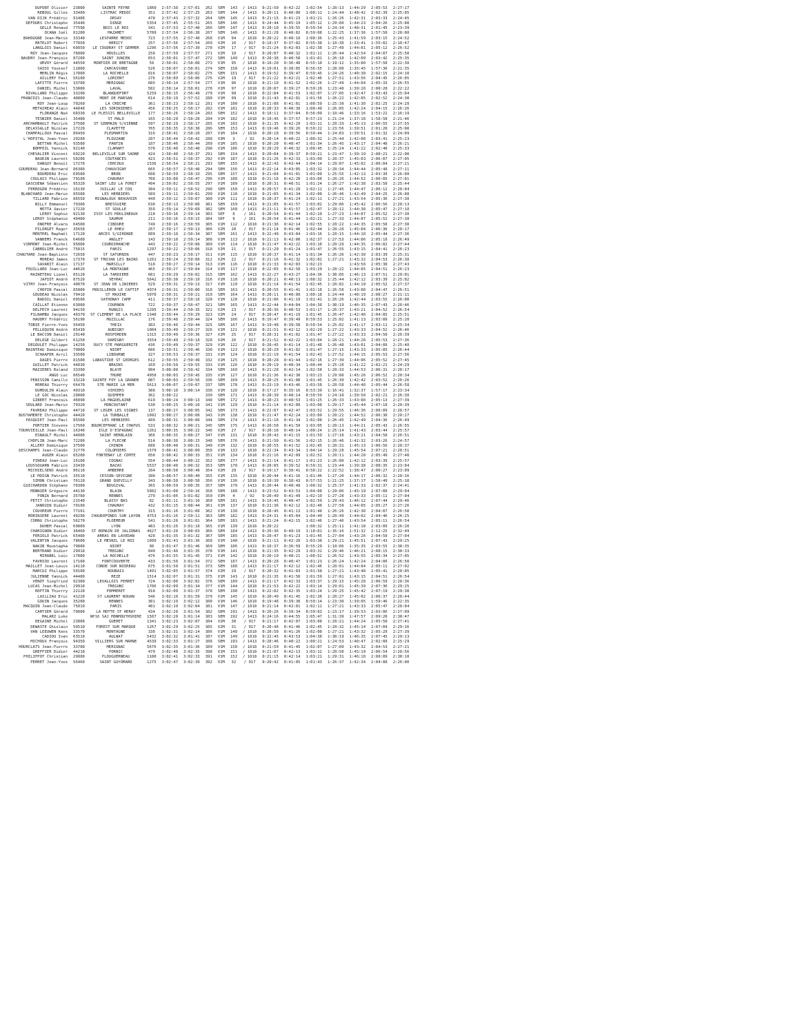| DUPONT Olivier | 23000 | SAINTE FEYRE | 1860 | 2:57:38 | 2:57:01 | 262 | SEM | 143 | / 1413 | 0:21:50 | 0:42:22 | 1:02:54 | 1:28:13 | 1:44:29 | 2:05:53 | 2:27:17 |
| REBOUL Gilles | 33480 | LISTRAC MEDOC | 351 | 2:57:42 | 2:57:25 | 263 | SEM | 144 | / 1413 | 0:20:11 | 0:40:08 | 1:00:11 | 1:24:44 | 1:40:42 | 2:02:39 | 2:25:05 |
| VAN DIJK Frédéric | 91400 | ORSAY | 470 | 2:57:43 | 2:57:32 | 264 | SEM | 145 | / 1413 | 0:21:15 | 0:41:23 | 1:01:21 | 1:26:26 | 1:42:31 | 2:03:33 | 2:24:45 |
| DEFOURS Christophe | 35440 | DINGE | 5354 | 2:57:45 | 2:55:51 | 265 | SEM | 146 | / 1413 | 0:24:44 | 0:45:19 | 1:05:12 | 1:29:08 | 1:44:23 | 2:04:26 | 2:25:00 |
| GELLE Renaud | 77590 | BOIS LE ROI | 341 | 2:57:53 | 2:57:40 | 266 | SEM | 147 | / 1413 | 0:20:10 | 0:39:55 | 0:59:54 | 1:24:34 | 1:40:31 | 2:01:45 | 2:23:39 |
| OCANA Joël | 81200 | MAZAMET | 5709 | 2:57:54 | 2:56:38 | 267 | SEM | 148 | / 1413 | 0:21:28 | 0:40:02 | 0:59:08 | 1:22:25 | 1:37:36 | 1:57:50 | 2:20:08 |
| BAHOUGNE Jean-Marie | 33340 | LESPARRE MEDOC | 723 | 2:57:55 | 2:57:48 | 268 | V1M | 94 | / 1810 | 0:20:22 | 0:40:18 | 1:00:36 | 1:25:43 | 1:41:59 | 2:03:15 | 2:24:52 |
| MATELOT Robert | 77850 | HERICY | 257 | 2:57:56 | 2:57:54 | 269 | V2M | 16 | / 917 | 0:18:37 | 0:37:02 | 0:55:30 | 1:18:38 | 1:33:41 | 1:55:02 | 2:18:47 |
| LANGLOIS Daniel | 60850 | LE COUDRAY ST GERMER | 1296 | 2:57:56 | 2:57:39 | 270 | V2M | 17 | / 917 | 0:21:24 | 0:42:03 | 1:02:38 | 1:27:48 | 1:44:01 | 2:05:12 | 2:26:52 |
| ROY Jean-Jacques | 78800 | HOUILLES | 258 | 2:57:59 | 2:57:57 | 271 | V2M | 18 | / 917 | 0:20:07 | 0:40:32 | 1:01:11 | 1:26:44 | 1:42:54 | 2:04:07 | 2:25:50 |
| BAUDRY Jean-François | 87200 | SAINT JUNIEN | 653 | 2:58:01 | 2:57:47 | 272 | SEM | 149 | / 1413 | 0:20:38 | 0:40:50 | 1:01:01 | 1:26:10 | 1:42:09 | 2:03:42 | 2:25:35 |
| URVOY Gérard | 44550 | MONTOIR DE BRETAGNE | 59 | 2:58:01 | 2:58:00 | 273 | V1M | 95 | / 1810 | 0:18:20 | 0:36:48 | 0:55:10 | 1:19:12 | 1:35:08 | 1:57:50 | 2:22:38 |
| SAIDI Youssef | 11000 | CARCASSONE | 526 | 2:58:07 | 2:58:01 | 274 | SEM | 150 | / 1413 | 0:19:01 | 0:38:05 | 0:56:55 | 1:20:08 | 1:35:45 | 1:57:36 | 2:21:35 |
| MERLIN Régis | 17000 | LA ROCHELLE | 816 | 2:58:07 | 2:58:02 | 275 | SEM | 151 | / 1413 | 0:19:52 | 0:39:47 | 0:59:45 | 1:24:26 | 1:40:30 | 2:02:15 | 2:24:10 |
| AILLERY Paul | 56100 | LORIENT | 276 | 2:58:09 | 2:58:06 | 276 | V2M | 19 | / 917 | 0:21:22 | 0:42:21 | 1:02:46 | 1:27:51 | 1:43:56 | 2:04:45 | 2:26:05 |
| LAFITTE Pierre | 33700 | MERIGNAC | 605 | 2:58:14 | 2:57:54 | 277 | V1M | 96 | / 1810 | 0:21:18 | 0:41:52 | 1:02:26 | 1:27:49 | 1:44:04 | 2:05:33 | 2:26:55 |
| DANIEL Michel | 53000 | LAVAL | 502 | 2:58:14 | 2:58:01 | 278 | V1M | 97 | / 1810 | 0:20:07 | 0:39:27 | 0:59:20 | 1:23:48 | 1:39:28 | 2:00:20 | 2:22:22 |
| RIVALLAND Philippe | 33290 | BLANQUEFORT | 5259 | 2:58:15 | 2:56:49 | 279 | V1M | 98 | / 1810 | 0:22:04 | 0:41:53 | 1:02:07 | 1:27:05 | 1:42:47 | 2:03:43 | 2:25:04 |
| FRANCOIS Jean-Claude | 40000 | MONT DE MARSAN | 614 | 2:58:19 | 2:57:52 | 280 | V1M | 99 | / 1810 | 0:21:43 | 0:42:01 | 1:01:56 | 1:26:22 | 1:42:05 | 2:02:52 | 2:24:30 |
| ROY Jean-Loup | 79260 | LA CRECHE | 361 | 2:58:23 | 2:58:12 | 281 | V1M | 100 | / 1810 | 0:21:08 | 0:41:01 | 1:00:59 | 1:25:39 | 1:41:38 | 2:02:25 | 2:24:28 |
| METAIREAU Alain | 44840 | LES SORINIERES | 456 | 2:58:25 | 2:58:17 | 282 | V1M | 101 | / 1810 | 0:20:33 | 0:40:38 | 1:00:49 | 1:26:05 | 1:42:24 | 2:04:15 | 2:26:26 |
| FLORANGE Noé | 60330 | LE PLESSIS BELLEVILLE | 177 | 2:58:26 | 2:58:24 | 283 | SEM | 152 | / 1413 | 0:18:11 | 0:37:04 | 0:56:09 | 1:18:46 | 1:33:16 | 1:53:22 | 2:16:19 |
| TESNIER Daniel | 35400 | ST MALO | 165 | 2:58:29 | 2:58:28 | 284 | V1M | 102 | / 1810 | 0:18:45 | 0:37:57 | 0:57:23 | 1:21:24 | 1:37:18 | 1:58:50 | 2:21:46 |
| ARCHAMBAULT Patrick | 37500 | ST GERMAIN S/VIENNE | 597 | 2:58:29 | 2:58:17 | 285 | V1M | 103 | / 1810 | 0:21:35 | 0:42:29 | 1:03:11 | 1:28:33 | 1:45:13 | 2:06:55 | 2:27:55 |
| DELASSALLE Nicolas | 17220 | CLAVETTE | 765 | 2:58:35 | 2:58:30 | 286 | SEM | 153 | / 1413 | 0:19:46 | 0:39:26 | 0:59:22 | 1:23:56 | 1:39:51 | 2:01:20 | 2:25:00 |
| CHAMPALLOUX Pascal | 86450 | PLEUMARTIN | 316 | 2:58:41 | 2:58:28 | 287 | V1M | 104 | / 1810 | 0:20:18 | 0:39:56 | 0:59:44 | 1:24:03 | 1:39:51 | 2:01:32 | 2:24:09 |
| L'HOPITAL Jean-Yvon | 29280 | PLOUZANE | 287 | 2:58:44 | 2:58:42 | 288 | V3M | 3 | / 92 | 0:20:14 | 0:40:22 | 1:00:32 | 1:25:44 | 1:42:08 | 2:03:41 | 2:25:23 |
| BETTAN Michel | 93500 | PANTIN | 187 | 2:58:46 | 2:58:44 | 289 | V1M | 105 | / 1810 | 0:20:20 | 0:40:47 | 1:01:34 | 1:26:45 | 1:43:17 | 2:04:40 | 2:26:21 |
| BOMPOIL Yannick | 92140 | CLAMART | 570 | 2:58:48 | 2:58:40 | 290 | V1M | 106 | / 1810 | 0:20:29 | 0:40:32 | 1:00:45 | 1:25:24 | 1:41:22 | 2:02:40 | 2:25:33 |
| CHEVALIER Vincent | 69220 | BELLEVILLE SUR SAONE | 424 | 2:58:48 | 2:58:37 | 291 | SEM | 154 | / 1413 | 0:20:04 | 0:39:37 | 0:59:21 | 1:23:47 | 1:39:19 | 2:00:21 | 2:22:00 |
| NAUDIN Laurent | 50200 | COUTANCES | 423 | 2:58:51 | 2:58:37 | 292 | V1M | 107 | / 1810 | 0:21:26 | 0:42:33 | 1:03:09 | 1:28:37 | 1:45:03 | 2:06:07 | 2:27:05 |
| DANGUY Benoît | 17270 | CERCOUX | 1536 | 2:58:54 | 2:58:21 | 293 | SEM | 155 | / 1413 | 0:22:43 | 0:43:44 | 1:04:14 | 1:29:07 | 1:45:02 | 2:06:04 | 2:27:21 |
| GOURDEAU Jean-Bernard | 86300 | CHAUVIGNY | 665 | 2:58:57 | 2:58:40 | 294 | SEM | 156 | / 1413 | 0:22:14 | 0:43:05 | 1:03:32 | 1:28:34 | 1:44:44 | 2:05:48 | 2:27:11 |
| BOURDEAU Eric | 69500 | BRON | 680 | 2:58:59 | 2:58:33 | 295 | SEM | 157 | / 1413 | 0:21:04 | 0:41:01 | 1:01:09 | 1:25:55 | 1:42:13 | 2:03:39 | 2:26:08 |
| COULAIS Philippe | 79180 | CHAURAY | 708 | 2:59:00 | 2:58:47 | 296 | V1M | 108 | / 1810 | 0:21:18 | 0:42:20 | 1:03:08 | 1:28:26 | 1:44:52 | 2:06:05 | 2:27:01 |
| GASCUENA Sébastien | 95320 | SAINT LEU LA FORET | 494 | 2:59:02 | 2:58:55 | 297 | V1M | 109 | / 1810 | 0:20:31 | 0:40:51 | 1:01:24 | 1:26:27 | 1:42:38 | 2:03:50 | 2:25:44 |
| PERROGON Frédéric | 16130 | JUILLAC LE COQ | 384 | 2:59:11 | 2:58:52 | 298 | SEM | 158 | / 1413 | 0:20:57 | 0:41:28 | 1:02:11 | 1:27:45 | 1:44:47 | 2:06:12 | 2:28:04 |
| BLANCHARD Jean-Marie | 85500 | LES HERBIERS | 509 | 2:59:11 | 2:59:01 | 299 | V1M | 110 | / 1810 | 0:21:05 | 0:41:34 | 1:02:00 | 1:26:46 | 1:42:49 | 2:04:25 | 2:26:08 |
| TILLARD Fabrice | 86550 | MIGNALOUX BEAUVOIR | 449 | 2:59:12 | 2:59:07 | 300 | V1M | 111 | / 1810 | 0:20:37 | 0:41:24 | 1:02:11 | 1:27:21 | 1:43:54 | 2:05:36 | 2:27:38 |
| BILLY Emmanuel | 79300 | BRESSUIRE | 638 | 2:59:13 | 2:59:00 | 301 | SEM | 159 | / 1413 | 0:21:05 | 0:41:57 | 1:03:02 | 1:29:06 | 1:45:42 | 2:06:56 | 2:28:13 |
| MOTTA Xavier | 17220 | ST SOULLE | 359 | 2:59:14 | 2:59:09 | 302 | SEM | 160 | / 1413 | 0:21:11 | 0:41:57 | 1:02:47 | 1:28:12 | 1:44:30 | 2:05:47 | 2:27:18 |
| LEROY Sophie | 92130 | ISSY LES MOULINEAUX | 210 | 2:59:16 | 2:59:14 | 303 | SEF | 8 | / 161 | 0:20:54 | 0:41:44 | 1:02:19 | 1:27:23 | 1:44:07 | 2:05:52 | 2:27:38 |
| LEROY Stéphanie | 49400 | SAUMUR | 211 | 2:59:16 | 2:59:15 | 304 | SEF | 9 | / 161 | 0:20:54 | 0:41:44 | 1:02:21 | 1:27:33 | 1:44:07 | 2:05:52 | 2:27:38 |
| ONOFRE Alvaro | 64500 | CIBOURE | 749 | 2:59:16 | 2:58:59 | 305 | V1M | 112 | / 1810 | 0:21:36 | 0:42:14 | 1:02:55 | 1:28:22 | 1:44:35 | 2:05:50 | 2:27:30 |
| PILORGET Roger | 35650 | LE RHEU | 267 | 2:59:17 | 2:59:13 | 306 | V2M | 20 | / 917 | 0:21:14 | 0:41:46 | 1:02:44 | 1:28:28 | 1:45:04 | 2:06:36 | 2:28:17 |
| MENTREL Raphaël | 17120 | ARCES S/GIRONDE | 889 | 2:59:18 | 2:58:34 | 307 | SEM | 161 | / 1413 | 0:22:49 | 0:43:04 | 1:03:16 | 1:28:15 | 1:44:18 | 2:05:44 | 2:27:36 |
| VANHEMS Franck | 64600 | ANGLET | 143 | 2:59:18 | 2:59:14 | 308 | V1M | 113 | / 1810 | 0:21:13 | 0:42:00 | 1:02:37 | 1:27:53 | 1:44:06 | 2:05:18 | 2:26:49 |
| VIRMONT Jean-Michel | 95800 | COURDIMANCHE | 443 | 2:59:22 | 2:59:08 | 309 | V1M | 114 | / 1810 | 0:21:47 | 0:42:22 | 1:03:10 | 1:28:28 | 1:44:35 | 2:06:02 | 2:27:44 |
| CABROLIER André | 75015 | PARIS | 1297 | 2:59:22 | 2:59:06 | 310 | V2M | 21 | / 917 | 0:21:20 | 0:41:24 | 1:01:47 | 1:26:55 | 1:43:15 | 2:04:41 | 2:26:23 |
| CHAUTARD Jean-Baptiste | 72650 | ST SATURNIN | 447 | 2:59:23 | 2:59:17 | 311 | V1M | 115 | / 1810 | 0:20:37 | 0:41:14 | 1:01:34 | 1:26:26 | 1:42:30 | 2:03:39 | 2:25:31 |
| MOREAU James | 17370 | ST TROJAN LES BAINS | 1281 | 2:59:24 | 2:59:08 | 312 | V2M | 22 | / 917 | 0:21:16 | 0:41:32 | 1:02:02 | 1:27:21 | 1:43:32 | 2:04:53 | 2:26:38 |
| SAVARIT Alain | 17137 | MARSILLY | 510 | 2:59:27 | 2:59:14 | 313 | V1M | 116 | / 1810 | 0:21:33 | 0:42:03 | 1:02:23 | | 1:43:58 | 2:05:30 | 2:27:43 |
| FOUILLARD Jean-Luc | 44620 | LA MONTAGNE | 465 | 2:59:27 | 2:59:04 | 314 | V1M | 117 | / 1810 | 0:22:05 | 0:42:58 | 1:03:29 | 1:28:22 | 1:44:05 | 2:04:51 | 2:26:23 |
| RAINETEAU Lionel | 85120 | LA TARDIERE | 601 | 2:59:29 | 2:59:02 | 315 | SEM | 162 | / 1413 | 0:22:27 | 0:43:27 | 1:04:36 | 1:30:05 | 1:46:13 | 2:07:51 | 2:29:01 |
| JAPIOT André | 87520 | VEYRAC | 5642 | 2:59:30 | 2:59:18 | 316 | V1M | 118 | / 1810 | 0:20:21 | 0:40:13 | 1:00:32 | 1:25:44 | 1:42:12 | 2:03:39 | 2:25:02 |
| VITRY Jean-François | 49070 | ST JEAN DE LINIERES | 529 | 2:59:31 | 2:59:13 | 317 | V1M | 119 | / 1810 | 0:21:14 | 0:41:54 | 1:02:45 | 1:28:02 | 1:44:19 | 2:05:52 | 2:27:37 |
| CHOPIN Pascal | 85000 | MOUILLERON LE CAPTIF | 4974 | 2:59:31 | 2:59:00 | 318 | SEM | 163 | / 1413 | 0:20:55 | 0:41:41 | 1:02:18 | 1:26:58 | 1:43:08 | 2:04:47 | 2:26:51 |
| GOUDEAU Nicolas | 79410 | ST MAXIRE | 5070 | 2:59:31 | 2:59:21 | 319 | SEM | 164 | / 1413 | 0:20:11 | 0:40:08 | 1:00:18 | 1:24:44 | 1:40:19 | 2:00:27 | 2:21:11 |
| BADOIL Daniel | 69580 | SATHONAY CAMP | 411 | 2:59:37 | 2:59:18 | 320 | V1M | 120 | / 1810 | 0:21:06 | 0:41:19 | 1:01:41 | 1:26:26 | 1:42:44 | 2:03:55 | 2:26:00 |
| CAILLAT Etienne | 63800 | COURNON | 722 | 2:59:37 | 2:58:47 | 321 | SEM | 165 | / 1413 | 0:22:44 | 0:44:04 | 1:04:38 | 1:30:19 | 1:46:35 | 2:07:43 | 2:28:46 |
| DELPECH Laurent | 94150 | RUNGIS | 1295 | 2:59:44 | 2:59:35 | 322 | V2M | 23 | / 917 | 0:20:36 | 0:40:53 | 1:01:17 | 1:26:37 | 1:43:21 | 2:04:52 | 2:26:54 |
| FILNAMBU Jacques | 49370 | ST CLEMENT DE LA PLACE | 1340 | 2:59:44 | 2:59:29 | 323 | V2M | 24 | / 917 | 0:20:47 | 0:41:19 | 1:01:45 | 1:26:47 | 1:42:48 | 2:04:05 | 2:25:51 |
| HAUDRY Frédéric | 56190 | MUZILLAC | 176 | 2:59:48 | 2:59:44 | 324 | SEM | 166 | / 1413 | 0:19:47 | 0:39:49 | 0:59:53 | 1:25:02 | 1:41:13 | 2:03:08 | 2:25:28 |
| TOBIE Pierre-Yves | 56450 | THEIX | 383 | 2:59:48 | 2:59:44 | 325 | SEM | 167 | / 1413 | 0:19:48 | 0:39:50 | 0:59:54 | 1:25:02 | 1:41:17 | 2:03:11 | 2:25:34 |
| PELLOQUIN André | 85430 | AUBIGNY | 1084 | 2:59:49 | 2:59:27 | 326 | V1M | 121 | / 1810 | 0:21:51 | 0:42:12 | 1:02:29 | 1:27:22 | 1:43:33 | 2:04:52 | 2:26:46 |
| LE BACCON Daniel | 29140 | ROSPORDEN | 1315 | 2:59:49 | 2:59:36 | 327 | V2M | 25 | / 917 | 0:20:31 | 0:41:02 | 1:01:47 | 1:27:22 | 1:43:33 | 2:04:50 | 2:26:39 |
| DELOGE Gilbert | 61250 | DAMIGNY | 3554 | 2:59:49 | 2:59:18 | 328 | V2M | 26 | / 917 | 0:21:52 | 0:42:22 | 1:03:04 | 1:28:21 | 1:44:28 | 2:05:53 | 2:27:36 |
| DEGOULET Philippe | 14250 | DUCY STE MARGUERITE | 436 | 2:59:49 | 2:59:37 | 329 | V1M | 122 | / 1810 | 0:20:45 | 0:41:14 | 1:01:48 | 1:26:40 | 1:43:01 | 2:04:08 | 2:25:48 |
| RAINTEAU Dominique | 79000 | NIORT | 606 | 2:59:51 | 2:59:46 | 330 | V1M | 123 | / 1810 | 0:20:29 | 0:41:02 | 1:01:47 | 1:27:15 | 1:43:33 | 2:05:05 | 2:26:44 |
| SCHAAPER Avril | 33500 | LIBOURNE | 327 | 2:59:53 | 2:59:37 | 331 | V1M | 124 | / 1810 | 0:21:19 | 0:41:54 | 1:02:43 | 1:27:52 | 1:44:15 | 2:05:53 | 2:27:56 |
| DAGES Pierre | 81500 | LABASTIDE ST GEORGES | 612 | 2:59:55 | 2:59:49 | 332 | V1M | 125 | / 1810 | 0:20:28 | 0:41:44 | 1:02:16 | 1:27:39 | 1:44:06 | 2:05:52 | 2:27:45 |
| GUILLET Patrick | 44830 | BRAINS | 169 | 2:59:58 | 2:59:55 | 333 | V1M | 126 | / 1810 | 0:20:19 | 0:40:34 | 1:00:44 | 1:25:28 | 1:41:22 | 2:02:21 | 2:24:29 |
| MAZIERES Roland | 33390 | BLAYE | 984 | 3:00:00 | 2:59:42 | 334 | SEM | 168 | / 1413 | 0:21:28 | 0:42:14 | 1:02:58 | 1:28:33 | 1:44:53 | 2:06:31 | 2:28:17 |
| ANGO Luc | 86540 | THURE | 4950 | 3:00:03 | 2:59:45 | 335 | V1M | 127 | / 1810 | 0:21:36 | 0:42:30 | 1:03:23 | 1:29:08 | 1:45:26 | 2:06:52 | 2:28:34 |
| PENISSON Camille | 33220 | SAINTE FOY LA GRANDE | 807 | 3:00:03 | 2:59:56 | 336 | SEM | 169 | / 1413 | 0:20:25 | 0:41:00 | 1:01:45 | 1:26:39 | 1:42:42 | 2:03:52 | 2:26:26 |
| MOREAU Thierry | 66470 | STE MARIE LA MER | 5613 | 3:00:07 | 2:59:07 | 337 | SEM | 170 | / 1413 | 0:23:19 | 0:43:46 | 1:03:58 | 1:28:58 | 1:44:48 | 2:05:44 | 2:26:58 |
| DUMOULIN Alain | 49310 | VIHIERS | 308 | 3:00:18 | 3:00:14 | 338 | V1M | 128 | / 1810 | 0:17:27 | 0:35:16 | 0:53:39 | 1:16:41 | 1:32:37 | 1:57:17 | 2:23:34 |
| LE GOC Nicolas | 29000 | QUIMPER | 362 | 3:00:22 | | 339 | SEM | 171 | / 1413 | 0:20:39 | 0:40:14 | 0:59:59 | 1:24:10 | 1:39:58 | 2:02:21 | 2:26:38 |
| GIBERT Francois | 46090 | LA MAGDELAINE | 619 | 3:00:24 | 3:00:13 | 340 | SEM | 172 | / 1413 | 0:20:23 | 0:40:53 | 1:01:25 | 1:26:33 | 1:43:08 | 2:05:13 | 2:27:39 |
| SOULARD Jean-Marie | 79320 | MONCOUTANT | 530 | 3:00:25 | 3:00:10 | 341 | V1M | 129 | / 1810 | 0:21:14 | 0:42:08 | 1:03:08 | 1:29:17 | 1:45:44 | 2:07:18 | 2:28:39 |
| FAVREAU Philippe | 44710 | ST LEGER LES VIGNES | 137 | 3:00:27 | 3:00:05 | 342 | SEM | 173 | / 1413 | 0:22:07 | 0:42:47 | 1:03:52 | 1:29:55 | 1:46:36 | 2:08:09 | 2:28:57 |
| BUSTAMENTE Christophe | 44420 | LA TURBALLE | 1092 | 3:00:27 | 3:00:08 | 343 | V1M | 130 | / 1810 | 0:21:47 | 0:42:24 | 1:03:09 | 1:28:22 | 1:44:52 | 2:06:30 | 2:28:27 |
| PASQUIET Jean-Paul | 85500 | LES HERBIERS | 489 | 3:00:31 | 3:00:08 | 344 | SEM | 174 | / 1413 | 0:21:18 | 0:41:34 | 1:02:08 | 1:26:45 | 1:42:49 | 2:04:36 | 2:26:49 |
| PORTIER Stevens | 17560 | BOURCEFRANC LE CHAPUS | 533 | 3:00:32 | 3:00:21 | 345 | SEM | 175 | / 1413 | 0:20:58 | 0:41:58 | 1:03:05 | 1:28:13 | 1:44:21 | 2:05:43 | 2:26:55 |
| TOURVIEILLE Jean-Paul | 16340 | ISLE D'ESPAGNAC | 1262 | 3:00:35 | 3:00:22 | 346 | V2M | 27 | / 917 | 0:20:18 | 0:40:14 | 1:00:24 | 1:25:14 | 1:41:43 | 2:03:44 | 2:25:57 |
| ESNAULT Michel | 44800 | SAINT HERBLAIN | 366 | 3:00:35 | 3:00:27 | 347 | V1M | 131 | / 1810 | 0:20:43 | 0:41:15 | 1:01:59 | 1:27:10 | 1:43:21 | 2:04:50 | 2:26:51 |
| CHOPLIN Jean-Marc | 72200 | LA FLECHE | 514 | 3:00:38 | 3:00:15 | 348 | SEM | 176 | / 1413 | 0:21:50 | 0:41:56 | 1:02:15 | 1:26:46 | 1:42:32 | 2:03:26 | 2:24:57 |
| ALLERY Dominique | 37500 | CHINON | 608 | 3:00:40 | 3:00:31 | 349 | V1M | 132 | / 1810 | 0:20:55 | 0:41:52 | 1:02:45 | 1:28:31 | 1:45:13 | 2:06:56 | 2:28:37 |
| DESCHAMPS Jean-Claude | 31770 | COLOMIERS | 1579 | 3:00:41 | 3:00:09 | 350 | V1M | 133 | / 1810 | 0:22:34 | 0:43:34 | 1:04:14 | 1:29:28 | 1:45:54 | 2:07:21 | 2:28:51 |
| AUGER Alain | 85200 | FONTENAY LE COMTE | 850 | 3:00:42 | 3:00:33 | 351 | V1M | 134 | / 1810 | 0:21:16 | 0:42:09 | 1:02:52 | 1:28:11 | 1:44:20 | 2:05:49 | 2:27:40 |
| PINEAU Jean-Luc | 16100 | COGNAC | 554 | 3:00:44 | 3:00:22 | 352 | SEM | 177 | / 1413 | 0:21:14 | 0:41:17 | 1:01:23 | 1:26:08 | 1:42:12 | 2:03:39 | 2:25:57 |
| LOUSSOUARN Fabrice | 33430 | BAZAS | 5537 | 3:00:48 | 3:00:32 | 353 | SEM | 178 | / 1413 | 0:20:05 | 0:39:52 | 0:59:31 | 1:23:44 | 1:39:30 | 2:00:35 | 2:23:04 |
| MICHIELSENS André | 86110 | AMBERRE | 284 | 3:00:50 | 3:00:49 | 354 | V2M | 28 | / 917 | 0:19:17 | 0:38:41 | 0:58:22 | 1:22:52 | 1:38:47 | 2:00:27 | 2:23:09 |
| LE MOIGN Patrick | 35510 | CESSON-SEVIGNE | 390 | 3:00:57 | 3:00:49 | 355 | V1M | 135 | / 1810 | 0:20:44 | 0:41:16 | 1:01:46 | 1:27:20 | 1:44:17 | 2:06:32 | 2:28:16 |
| SIMON Christian | 76120 | GRAND QUEVILLY | 343 | 3:00:58 | 3:00:50 | 356 | V1M | 136 | / 1810 | 0:19:39 | 0:38:43 | 0:57:53 | 1:21:25 | 1:37:17 | 1:58:49 | 2:25:10 |
| GUICHARDON Stéphane | 78380 | BOUGIVAL | 365 | 3:00:59 | 3:00:35 | 357 | SEM | 179 | / 1413 | 0:20:44 | 0:40:48 | 1:00:32 | 1:25:37 | 1:41:33 | 2:02:37 | 2:24:41 |
| MONNIER Grégoire | 44130 | BLAIN | 5882 | 3:01:00 | 2:59:16 | 358 | SEM | 180 | / 1413 | 0:23:52 | 0:43:53 | 1:04:08 | 1:29:06 | 1:45:19 | 2:07:08 | 2:29:04 |
| PONZA Bernard | 35700 | RENNES | 279 | 3:01:06 | 3:01:02 | 359 | V3M | 4 | / 92 | 0:20:49 | 0:41:49 | 1:02:19 | 1:27:20 | 1:43:33 | 2:05:11 | 2:27:04 |
| PETIT Christophe | 21540 | BLAISY BAS | 82 | 3:01:11 | 3:01:10 | 360 | SEM | 181 | / 1413 | 0:19:45 | 0:40:47 | 1:02:59 | 1:29:43 | 1:46:12 | 2:07:44 | 2:29:46 |
| JANOUIN Didier | 79180 | CHAURAY | 432 | 3:01:15 | 3:00:44 | 361 | V1M | 137 | / 1810 | 0:21:36 | 0:42:12 | 1:02:40 | 1:27:58 | 1:44:05 | 2:05:27 | 2:27:26 |
| COUVREUR Pierre | 77181 | COURTRY | 315 | 3:01:16 | 3:01:08 | 362 | V1M | 138 | / 1810 | 0:20:45 | 0:41:13 | 1:01:40 | 1:26:26 | 1:42:30 | 2:04:07 | 2:26:50 |
| MORINIERE Laurent | 49290 | CHAUDEFONDS SUR LAYON | 4753 | 3:01:16 | 2:59:11 | 363 | SEM | 182 | / 1413 | 0:24:31 | 0:45:04 | 1:04:49 | 1:28:49 | 1:44:02 | 2:04:46 | 2:26:25 |
| CORNU Christophe | 56270 | PLOEMEUR | 541 | 3:01:20 | 3:01:01 | 364 | SEM | 183 | / 1413 | 0:21:24 | 0:42:15 | 1:02:46 | 1:27:46 | 1:43:54 | 2:05:11 | 2:26:54 |
| DUHEM Pascal | 69009 | LYON | 403 | 3:01:26 | 3:01:18 | 365 | V1M | 139 | / 1810 | 0:20:22 | | 1:00:32 | 1:25:11 | 1:41:10 | 2:03:09 | 2:26:20 |
| CHARIGNON Didier | 38460 | ST ROMAIN DE JALIONAS | 4627 | 3:01:28 | 3:00:03 | 366 | SEM | 184 | / 1413 | 0:26:36 | 0:48:19 | 1:10:01 | 1:35:16 | 1:51:32 | 2:12:25 | 2:32:49 |
| FERIOLO Patrick | 65400 | ARRAS EN LAVEDAN | 428 | 3:01:35 | 3:01:32 | 367 | SEM | 185 | / 1413 | 0:20:47 | 0:41:23 | 1:01:45 | 1:27:04 | 1:43:26 | 2:04:58 | 2:27:04 |
| VALENTIN Jacques | 78600 | LE MESNIL LE ROI | 1099 | 3:01:43 | 3:01:36 | 368 | V1M | 140 | / 1810 | 0:21:13 | 0:42:28 | 1:03:30 | 1:29:21 | 1:45:51 | 2:07:43 | 2:29:25 |
| NAKIB Moustapha | 79000 | NIORT | 98 | 3:01:47 | 3:01:46 | 369 | SEM | 186 | / 1413 | 0:18:37 | 0:36:59 | 0:55:29 | 1:18:06 | 1:35:35 | 2:03:55 | 2:30:35 |
| BERTRAND Didier | 29910 | TREGUNC | 849 | 3:01:48 | 3:01:35 | 370 | V1M | 141 | / 1810 | 0:21:35 | 0:42:29 | 1:03:31 | 1:29:46 | 1:46:21 | 2:08:15 | 2:30:33 |
| MIRABEL Loïc | 17000 | LA ROCHELLE | 476 | 3:01:55 | 3:01:45 | 371 | V1M | 142 | / 1810 | 0:20:19 | 0:40:21 | 1:00:52 | 1:26:52 | 1:43:55 | 2:05:34 | 2:27:05 |
| FAVRIOU Laurent | 17100 | FONTCOUVERTE | 433 | 3:01:58 | 3:01:54 | 372 | SEM | 187 | / 1413 | 0:20:28 | 0:40:47 | 1:01:23 | 1:26:24 | 1:42:24 | 2:04:06 | 2:26:50 |
| MAILLET Jean-Louis | 14110 | CONDE SUR NOIREAU | 675 | 3:01:58 | 3:01:51 | 373 | SEM | 188 | / 1413 | 0:21:17 | 0:42:12 | 1:02:46 | 1:28:01 | 1:44:04 | 2:05:11 | 2:27:02 |
| MARCUZ Philippe | 59100 | ROUBAIX | 1491 | 3:02:05 | 3:01:57 | 374 | V2M | 29 | / 917 | 0:20:32 | 0:41:03 | 1:01:50 | 1:27:21 | 1:43:40 | 2:05:41 | 2:28:05 |
| JULIENNE Yannick | 44400 | REZE | 1514 | 3:02:07 | 3:01:31 | 375 | V1M | 143 | / 1810 | 0:21:35 | 0:41:50 | 1:01:59 | 1:27:01 | 1:43:15 | 2:04:51 | 2:26:54 |
| VENOT Siegfried | 92300 | LEVALLOIS PERRET | 724 | 3:02:08 | 3:02:02 | 376 | SEM | 189 | / 1413 | 0:21:17 | 0:42:33 | 1:03:37 | 1:29:15 | 1:45:28 | 2:06:59 | 2:28:36 |
| LUCAS Jean-Michel | 29910 | TREGUNC | 1786 | 3:02:09 | 3:01:34 | 377 | V1M | 144 | / 1810 | 0:21:53 | 0:42:22 | 1:03:14 | 1:29:01 | 1:45:39 | 2:07:36 | 2:29:25 |
| ROPTIN Thierry | 22120 | POMMERET | 910 | 3:02:09 | 3:01:37 | 378 | SEM | 190 | / 1413 | 0:22:02 | 0:42:35 | 1:03:24 | 1:29:25 | 1:45:42 | 2:07:19 | 2:29:30 |
| LAILLIAU Eric | 41220 | ST LAURENT NOUAN | 546 | 3:02:18 | 3:01:59 | 379 | V1M | 145 | / 1810 | 0:20:49 | 0:41:45 | 1:02:38 | 1:28:27 | 1:45:02 | 2:06:37 | 2:28:44 |
| GOUIN Jacques | 35200 | RENNES | 301 | 3:02:19 | 3:02:12 | 380 | V1M | 146 | / 1810 | 0:19:48 | 0:39:30 | 0:59:14 | 1:23:38 | 1:39:05 | 1:59:46 | 2:22:35 |
| MACQUIN Jean-Claude | 75019 | PARIS | 401 | 3:02:19 | 3:02:04 | 381 | V1M | 147 | / 1810 | 0:21:14 | 0:42:01 | 1:02:11 | 1:27:21 | 1:43:33 | 2:05:47 | 2:28:04 |
| CARTIER Gérard | 79800 | LA MOTTE ST HERAY | 434 | 3:02:20 | 3:01:54 | 382 | SEM | 191 | / 1413 | 0:20:26 | 0:39:34 | 0:59:03 | 1:23:17 | 1:39:53 | 2:03:06 | 2:27:09 |
| MALARZ Luke | | NP16 SAJ MONMOUTHSHIRE | 1587 | 3:02:20 | 3:01:14 | 383 | SEM | 192 | / 1413 | 0:24:16 | 0:44:55 | 1:05:47 | 1:31:39 | 1:47:57 | 2:09:20 | 2:30:47 |
| DEGAINE Michel | 23000 | GUERET | 1341 | 3:02:23 | 3:02:07 | 384 | V2M | 30 | / 917 | 0:21:17 | 0:42:07 | 1:03:00 | 1:28:21 | 1:44:24 | 2:05:50 | 2:27:41 |
| DEWASTE Ghislain | 59510 | FOREST SUR MARQUE | 1267 | 3:02:29 | 3:02:25 | 385 | V2M | 31 | / 917 | 0:20:48 | 0:41:46 | 1:02:45 | 1:28:32 | 1:45:14 | 2:07:04 | 2:29:16 |
| VAN LEEUWEN Kees | 33570 | MONTAGNE | 338 | 3:02:31 | 3:02:14 | 386 | V1M | 148 | / 1810 | 0:20:58 | 0:41:26 | 1:02:00 | 1:27:21 | 1:43:32 | 2:05:28 | 2:27:39 |
| CADIOU Ivan | 63510 | AULNAT | 5432 | 3:02:32 | 3:01:41 | 387 | V1M | 149 | / 1810 | 0:22:45 | 0:43:53 | 1:04:38 | 1:30:19 | 1:46:35 | 2:07:45 | 2:29:13 |
| MICHOUX François | 94350 | VILLIERS SUR MARNE | 4539 | 3:02:33 | 3:01:27 | 388 | SEM | 193 | / 1413 | 0:20:46 | 0:40:22 | 1:00:21 | 1:24:53 | 1:40:47 | 2:02:08 | 2:25:29 |
| HOURCLATS Jean-Pierre | 33700 | MERIGNAC | 5676 | 3:02:35 | 3:01:36 | 389 | V1M | 150 | / 1810 | 0:21:59 | 0:41:45 | 1:02:07 | 1:27:09 | 1:43:32 | 2:04:53 | 2:27:21 |
| GREFFIER Didier | 44210 | PORNIC | 479 | 3:02:40 | 3:02:35 | 390 | V1M | 151 | / 1810 | 0:21:07 | 0:42:13 | 1:03:12 | 1:28:50 | 1:45:19 | 2:06:54 | 2:28:56 |
| PHILIPPOT Christian | 29880 | PLOUGUERNEAU | 1100 | 3:02:41 | 3:02:33 | 391 | V1M | 152 | / 1810 | 0:21:15 | 0:42:14 | 1:03:21 | 1:29:31 | 1:46:18 | 2:08:09 | 2:30:18 |
| PERRET Jean-Yves | 56460 | SAINT GUYOMARD | 1275 | 3:02:47 | 3:02:39 | 392 | V2M | 32 | / 917 | 0:20:42 | 0:41:05 | 1:01:43 | 1:26:37 | 1:42:34 | 2:04:00 | 2:26:00 |